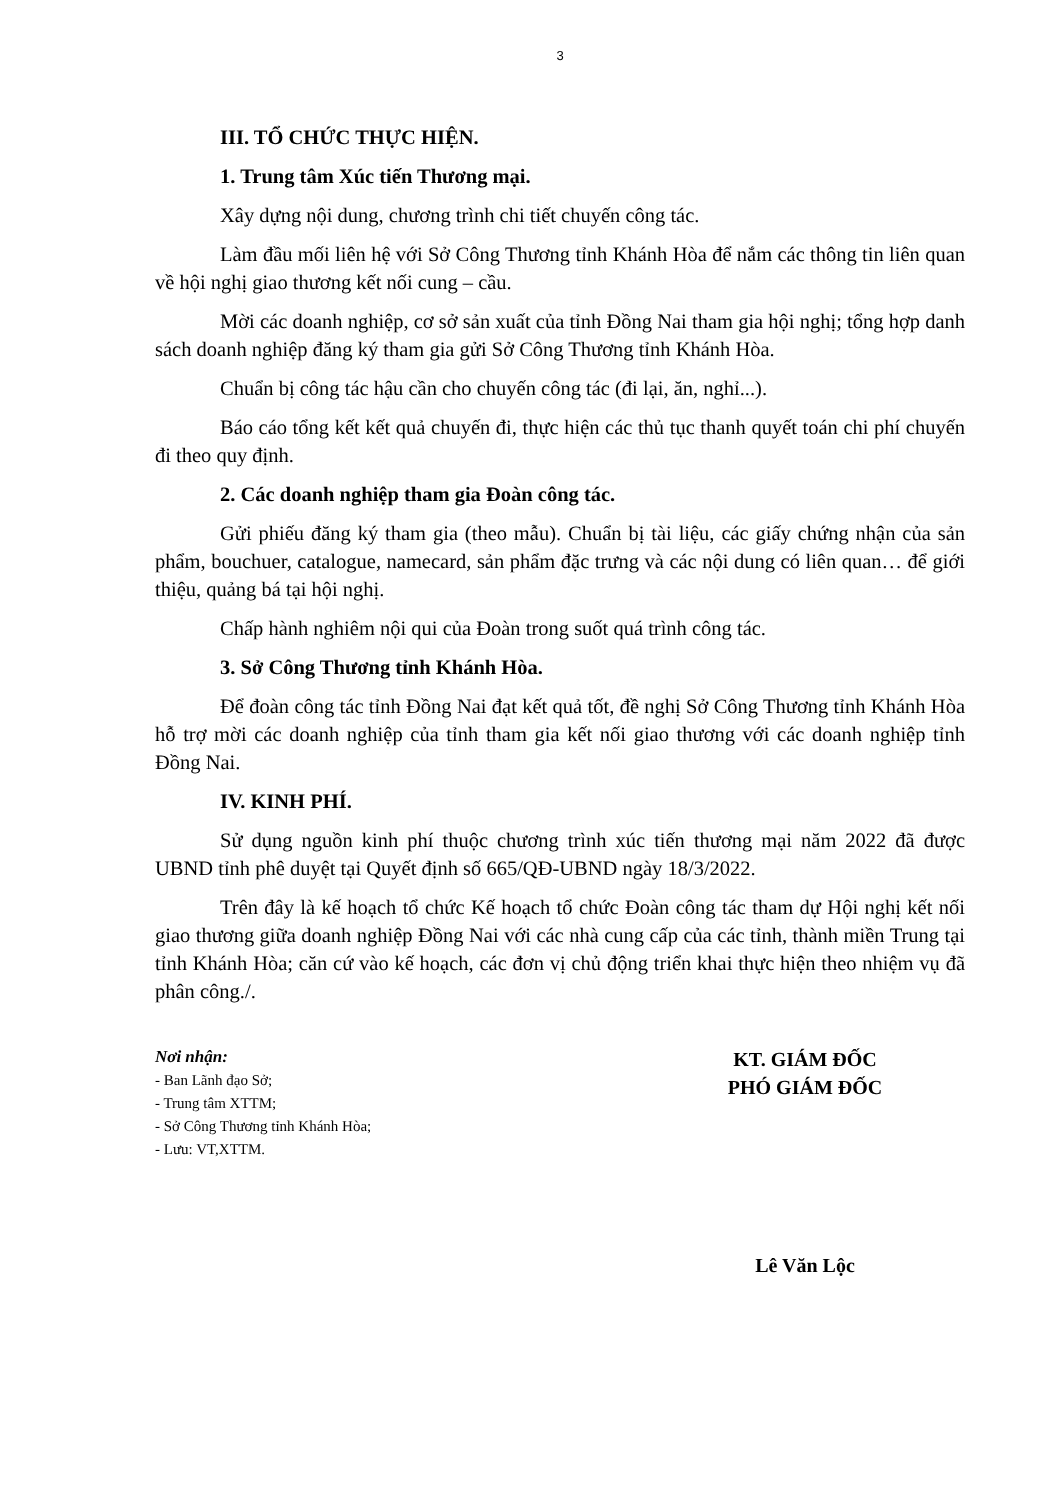3
III. TỔ CHỨC THỰC HIỆN.
1. Trung tâm Xúc tiến Thương mại.
Xây dựng nội dung, chương trình chi tiết chuyến công tác.
Làm đầu mối liên hệ với Sở Công Thương tỉnh Khánh Hòa để nắm các thông tin liên quan về hội nghị giao thương kết nối cung – cầu.
Mời các doanh nghiệp, cơ sở sản xuất của tỉnh Đồng Nai tham gia hội nghị; tổng hợp danh sách doanh nghiệp đăng ký tham gia gửi Sở Công Thương tỉnh Khánh Hòa.
Chuẩn bị công tác hậu cần cho chuyến công tác (đi lại, ăn, nghỉ...).
Báo cáo tổng kết kết quả chuyến đi, thực hiện các thủ tục thanh quyết toán chi phí chuyến đi theo quy định.
2. Các doanh nghiệp tham gia Đoàn công tác.
Gửi phiếu đăng ký tham gia (theo mẫu). Chuẩn bị tài liệu, các giấy chứng nhận của sản phẩm, bouchuer, catalogue, namecard, sản phẩm đặc trưng và các nội dung có liên quan… để giới thiệu, quảng bá tại hội nghị.
Chấp hành nghiêm nội qui của Đoàn trong suốt quá trình công tác.
3. Sở Công Thương tỉnh Khánh Hòa.
Để đoàn công tác tỉnh Đồng Nai đạt kết quả tốt, đề nghị Sở Công Thương tỉnh Khánh Hòa hỗ trợ mời các doanh nghiệp của tỉnh tham gia kết nối giao thương với các doanh nghiệp tỉnh Đồng Nai.
IV. KINH PHÍ.
Sử dụng nguồn kinh phí thuộc chương trình xúc tiến thương mại năm 2022 đã được UBND tỉnh phê duyệt tại Quyết định số 665/QĐ-UBND ngày 18/3/2022.
Trên đây là kế hoạch tổ chức Kế hoạch tổ chức Đoàn công tác tham dự Hội nghị kết nối giao thương giữa doanh nghiệp Đồng Nai với các nhà cung cấp của các tỉnh, thành miền Trung tại tỉnh Khánh Hòa; căn cứ vào kế hoạch, các đơn vị chủ động triển khai thực hiện theo nhiệm vụ đã phân công./.
Nơi nhận:
- Ban Lãnh đạo Sở;
- Trung tâm XTTM;
- Sở Công Thương tỉnh Khánh Hòa;
- Lưu: VT,XTTM.
KT. GIÁM ĐỐC
PHÓ GIÁM ĐỐC
Lê Văn Lộc